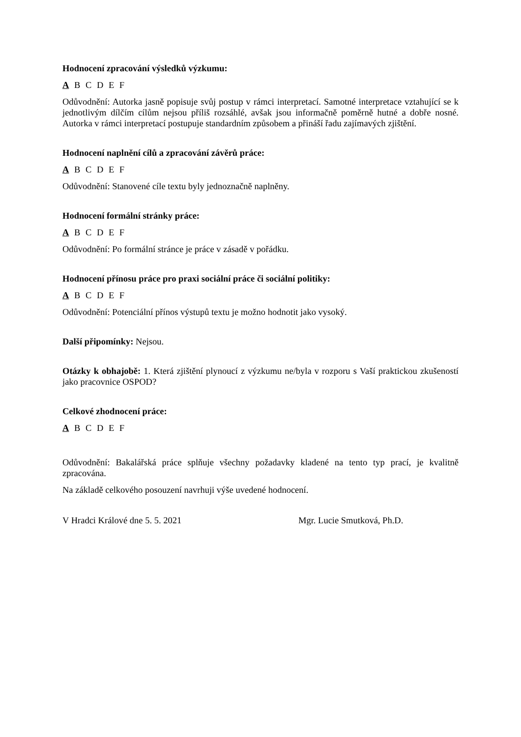Hodnocení zpracování výsledků výzkumu:
A B C D E F
Odůvodnění: Autorka jasně popisuje svůj postup v rámci interpretací. Samotné interpretace vztahující se k jednotlivým dílčím cílům nejsou příliš rozsáhlé, avšak jsou informačně poměrně hutné a dobře nosné. Autorka v rámci interpretací postupuje standardním způsobem a přináší řadu zajímavých zjištění.
Hodnocení naplnění cílů a zpracování závěrů práce:
A B C D E F
Odůvodnění: Stanovené cíle textu byly jednoznačně naplněny.
Hodnocení formální stránky práce:
A B C D E F
Odůvodnění: Po formální stránce je práce v zásadě v pořádku.
Hodnocení přínosu práce pro praxi sociální práce či sociální politiky:
A B C D E F
Odůvodnění: Potenciální přínos výstupů textu je možno hodnotit jako vysoký.
Další připomínky: Nejsou.
Otázky k obhajobě: 1. Která zjištění plynoucí z výzkumu ne/byla v rozporu s Vaší praktickou zkušeností jako pracovnice OSPOD?
Celkové zhodnocení práce:
A B C D E F
Odůvodnění: Bakalářská práce splňuje všechny požadavky kladené na tento typ prací, je kvalitně zpracována.
Na základě celkového posouzení navrhuji výše uvedené hodnocení.
V Hradci Králové dne 5. 5. 2021 Mgr. Lucie Smutková, Ph.D.